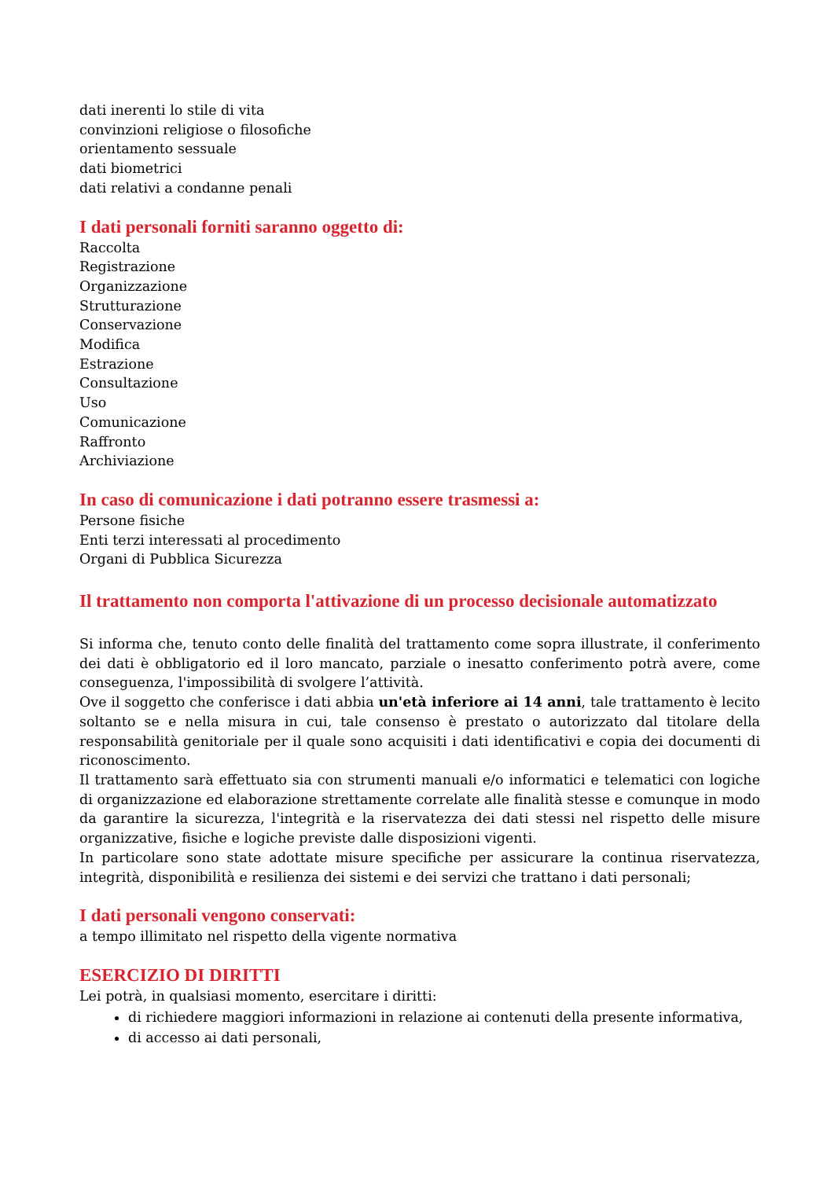dati inerenti lo stile di vita
convinzioni religiose o filosofiche
orientamento sessuale
dati biometrici
dati relativi a condanne penali
I dati personali forniti saranno oggetto di:
Raccolta
Registrazione
Organizzazione
Strutturazione
Conservazione
Modifica
Estrazione
Consultazione
Uso
Comunicazione
Raffronto
Archiviazione
In caso di comunicazione i dati potranno essere trasmessi a:
Persone fisiche
Enti terzi interessati al procedimento
Organi di Pubblica Sicurezza
Il trattamento non comporta l'attivazione di un processo decisionale automatizzato
Si informa che, tenuto conto delle finalità del trattamento come sopra illustrate, il conferimento dei dati è obbligatorio ed il loro mancato, parziale o inesatto conferimento potrà avere, come conseguenza, l'impossibilità di svolgere l’attività.
Ove il soggetto che conferisce i dati abbia un'età inferiore ai 14 anni, tale trattamento è lecito soltanto se e nella misura in cui, tale consenso è prestato o autorizzato dal titolare della responsabilità genitoriale per il quale sono acquisiti i dati identificativi e copia dei documenti di riconoscimento.
Il trattamento sarà effettuato sia con strumenti manuali e/o informatici e telematici con logiche di organizzazione ed elaborazione strettamente correlate alle finalità stesse e comunque in modo da garantire la sicurezza, l'integrità e la riservatezza dei dati stessi nel rispetto delle misure organizzative, fisiche e logiche previste dalle disposizioni vigenti.
In particolare sono state adottate misure specifiche per assicurare la continua riservatezza, integrità, disponibilità e resilienza dei sistemi e dei servizi che trattano i dati personali;
I dati personali vengono conservati:
a tempo illimitato nel rispetto della vigente normativa
ESERCIZIO DI DIRITTI
Lei potrà, in qualsiasi momento, esercitare i diritti:
di richiedere maggiori informazioni in relazione ai contenuti della presente informativa,
di accesso ai dati personali,